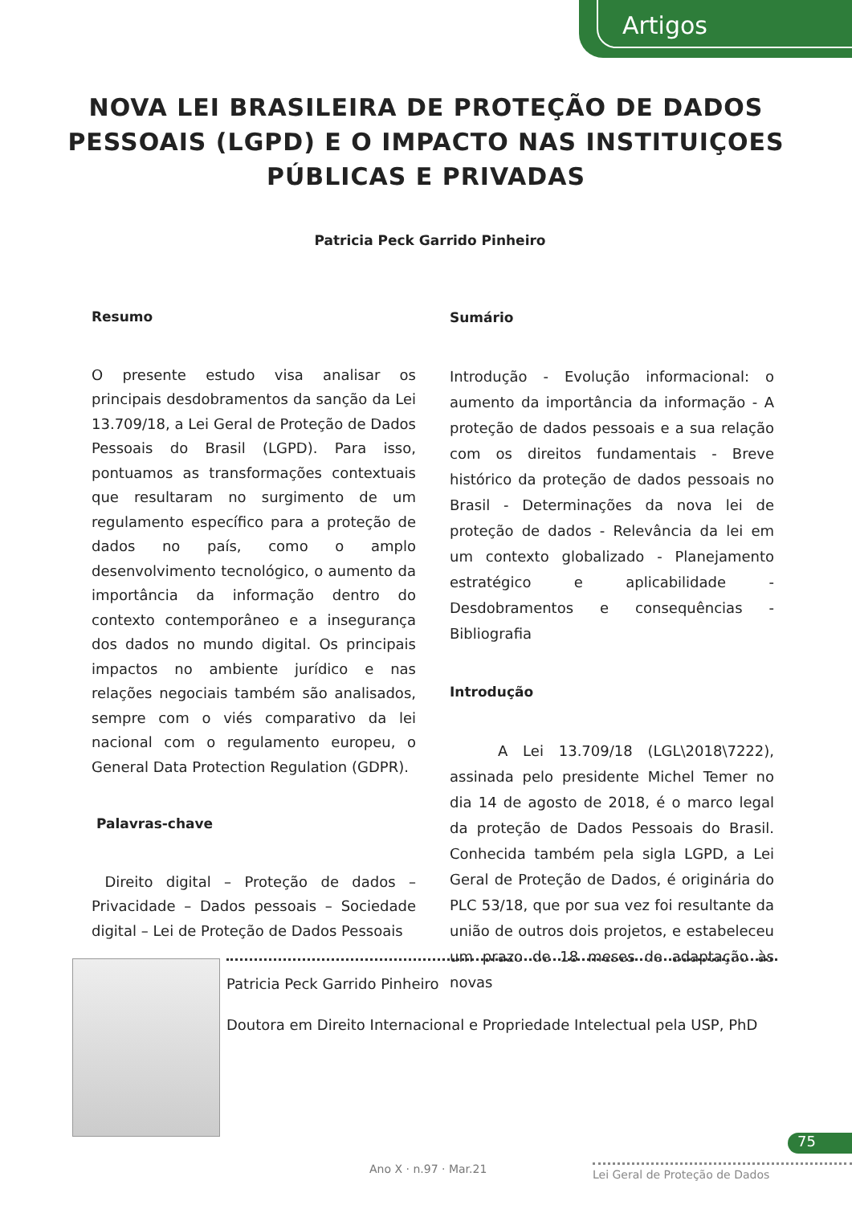Artigos
NOVA LEI BRASILEIRA DE PROTEÇÃO DE DADOS
PESSOAIS (LGPD) E O IMPACTO NAS INSTITUIÇOES
PÚBLICAS E PRIVADAS
Patricia Peck Garrido Pinheiro
Resumo
O presente estudo visa analisar os principais desdobramentos da sanção da Lei 13.709/18, a Lei Geral de Proteção de Dados Pessoais do Brasil (LGPD). Para isso, pontuamos as transformações contextuais que resultaram no surgimento de um regulamento específico para a proteção de dados no país, como o amplo desenvolvimento tecnológico, o aumento da importância da informação dentro do contexto contemporâneo e a insegurança dos dados no mundo digital. Os principais impactos no ambiente jurídico e nas relações negociais também são analisados, sempre com o viés comparativo da lei nacional com o regulamento europeu, o General Data Protection Regulation (GDPR).
Palavras-chave
Direito digital – Proteção de dados – Privacidade – Dados pessoais – Sociedade digital – Lei de Proteção de Dados Pessoais
Sumário
Introdução - Evolução informacional: o aumento da importância da informação - A proteção de dados pessoais e a sua relação com os direitos fundamentais - Breve histórico da proteção de dados pessoais no Brasil - Determinações da nova lei de proteção de dados - Relevância da lei em um contexto globalizado - Planejamento estratégico e aplicabilidade - Desdobramentos e consequências - Bibliografia
Introdução
A Lei 13.709/18 (LGL\2018\7222), assinada pelo presidente Michel Temer no dia 14 de agosto de 2018, é o marco legal da proteção de Dados Pessoais do Brasil. Conhecida também pela sigla LGPD, a Lei Geral de Proteção de Dados, é originária do PLC 53/18, que por sua vez foi resultante da união de outros dois projetos, e estabeleceu um prazo de 18 meses de adaptação às novas
Patricia Peck Garrido Pinheiro
Doutora em Direito Internacional e Propriedade Intelectual pela USP, PhD
75
Ano X · n.97 · Mar.21 Lei Geral de Proteção de Dados